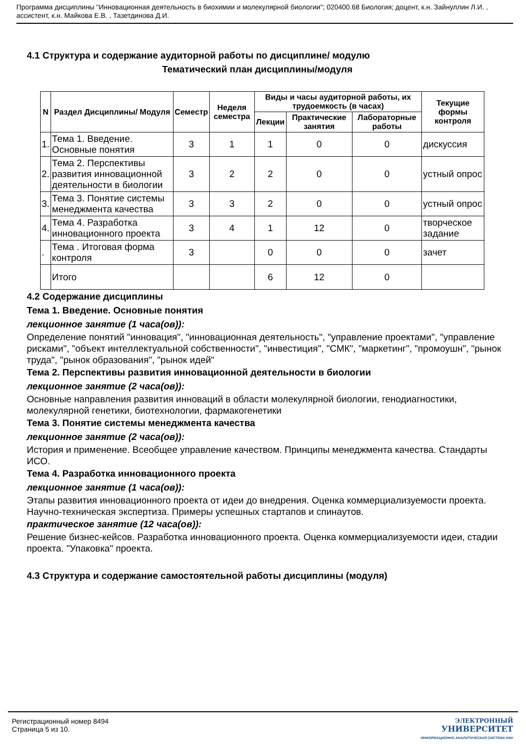Программа дисциплины "Инновационная деятельность в биохимии и молекулярной биологии"; 020400.68 Биология; доцент, к.н. Зайнуллин Л.И. , ассистент, к.н. Майкова Е.В. , Тазетдинова Д.И.
4.1 Структура и содержание аудиторной работы по дисциплине/ модулю
Тематический план дисциплины/модуля
| N | Раздел Дисциплины/ Модуля | Семестр | Неделя семестра | Виды и часы аудиторной работы, их трудоемкость (в часах) | | | Текущие формы контроля |
| --- | --- | --- | --- | --- | --- | --- | --- |
| | | | | Лекции | Практические занятия | Лабораторные работы | |
| 1. | Тема 1. Введение. Основные понятия | 3 | 1 | 1 | 0 | 0 | дискуссия |
| 2. | Тема 2. Перспективы развития инновационной деятельности в биологии | 3 | 2 | 2 | 0 | 0 | устный опрос |
| 3. | Тема 3. Понятие системы менеджмента качества | 3 | 3 | 2 | 0 | 0 | устный опрос |
| 4. | Тема 4. Разработка инновационного проекта | 3 | 4 | 1 | 12 | 0 | творческое задание |
| . | Тема . Итоговая форма контроля | 3 | | 0 | 0 | 0 | зачет |
| | Итого | | | 6 | 12 | 0 | |
4.2 Содержание дисциплины
Тема 1. Введение. Основные понятия
лекционное занятие (1 часа(ов)):
Определение понятий "инновация", "инновационная деятельность", "управление проектами", "управление рисками", "объект интеллектуальной собственности", "инвестиция", "СМК", "маркетинг", "промоушн", "рынок труда", "рынок образования", "рынок идей"
Тема 2. Перспективы развития инновационной деятельности в биологии
лекционное занятие (2 часа(ов)):
Основные направления развития инноваций в области молекулярной биологии, генодиагностики, молекулярной генетики, биотехнологии, фармакогенетики
Тема 3. Понятие системы менеджмента качества
лекционное занятие (2 часа(ов)):
История и применение. Всеобщее управление качеством. Принципы менеджмента качества. Стандарты ИСО.
Тема 4. Разработка инновационного проекта
лекционное занятие (1 часа(ов)):
Этапы развития инновационного проекта от идеи до внедрения. Оценка коммерциализуемости проекта. Научно-техническая экспертиза. Примеры успешных стартапов и спинаутов.
практическое занятие (12 часа(ов)):
Решение бизнес-кейсов. Разработка инновационного проекта. Оценка коммерциализуемости идеи, стадии проекта. "Упаковка" проекта.
4.3 Структура и содержание самостоятельной работы дисциплины (модуля)
Регистрационный номер 8494
Страница 5 из 10.
ЭЛЕКТРОННЫЙ
УНИВЕРСИТЕТ
ИНФОРМАЦИОННО АНАЛИТИЧЕСКАЯ СИСТЕМА КФУ